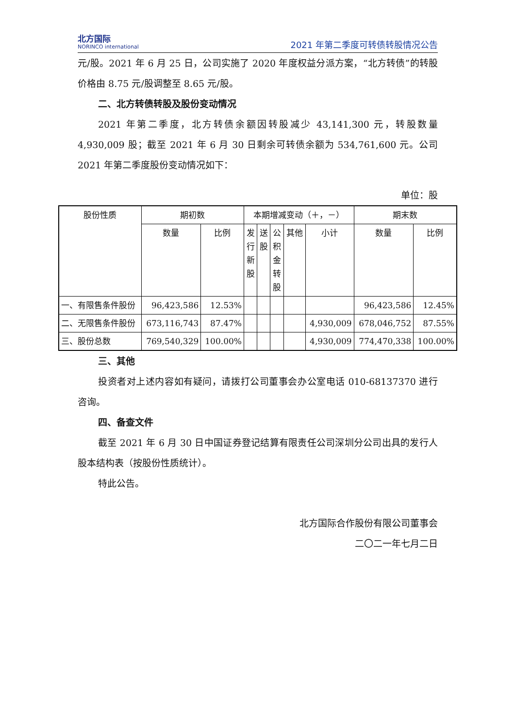北方国际
NORINCO international
2021 年第二季度可转债转股情况公告
元/股。2021 年 6 月 25 日，公司实施了 2020 年度权益分派方案，“北方转债”的转股价格由 8.75 元/股调整至 8.65 元/股。
二、北方转债转股及股份变动情况
2021 年第二季度，北方转债余额因转股减少 43,141,300 元，转股数量 4,930,009 股；截至 2021 年 6 月 30 日剩余可转债余额为 534,761,600 元。公司 2021 年第二季度股份变动情况如下：
单位：股
| 股份性质 | 期初数 | | 本期增减变动（＋，－） | | | | | 期末数 | |
| --- | --- | --- | --- | --- | --- | --- | --- | --- | --- |
| | 数量 | 比例 | 发 行 新 股 | 送 股 | 公 积 金 转 股 | 其他 | 小计 | 数量 | 比例 |
| 一、有限售条件股份 | 96,423,586 | 12.53% | | | | | | 96,423,586 | 12.45% |
| 二、无限售条件股份 | 673,116,743 | 87.47% | | | | | 4,930,009 | 678,046,752 | 87.55% |
| 三、股份总数 | 769,540,329 | 100.00% | | | | | 4,930,009 | 774,470,338 | 100.00% |
三、其他
投资者对上述内容如有疑问，请拨打公司董事会办公室电话 010-68137370 进行咨询。
四、备查文件
截至 2021 年 6 月 30 日中国证券登记结算有限责任公司深圳分公司出具的发行人股本结构表（按股份性质统计）。
特此公告。
北方国际合作股份有限公司董事会
二〇二一年七月二日